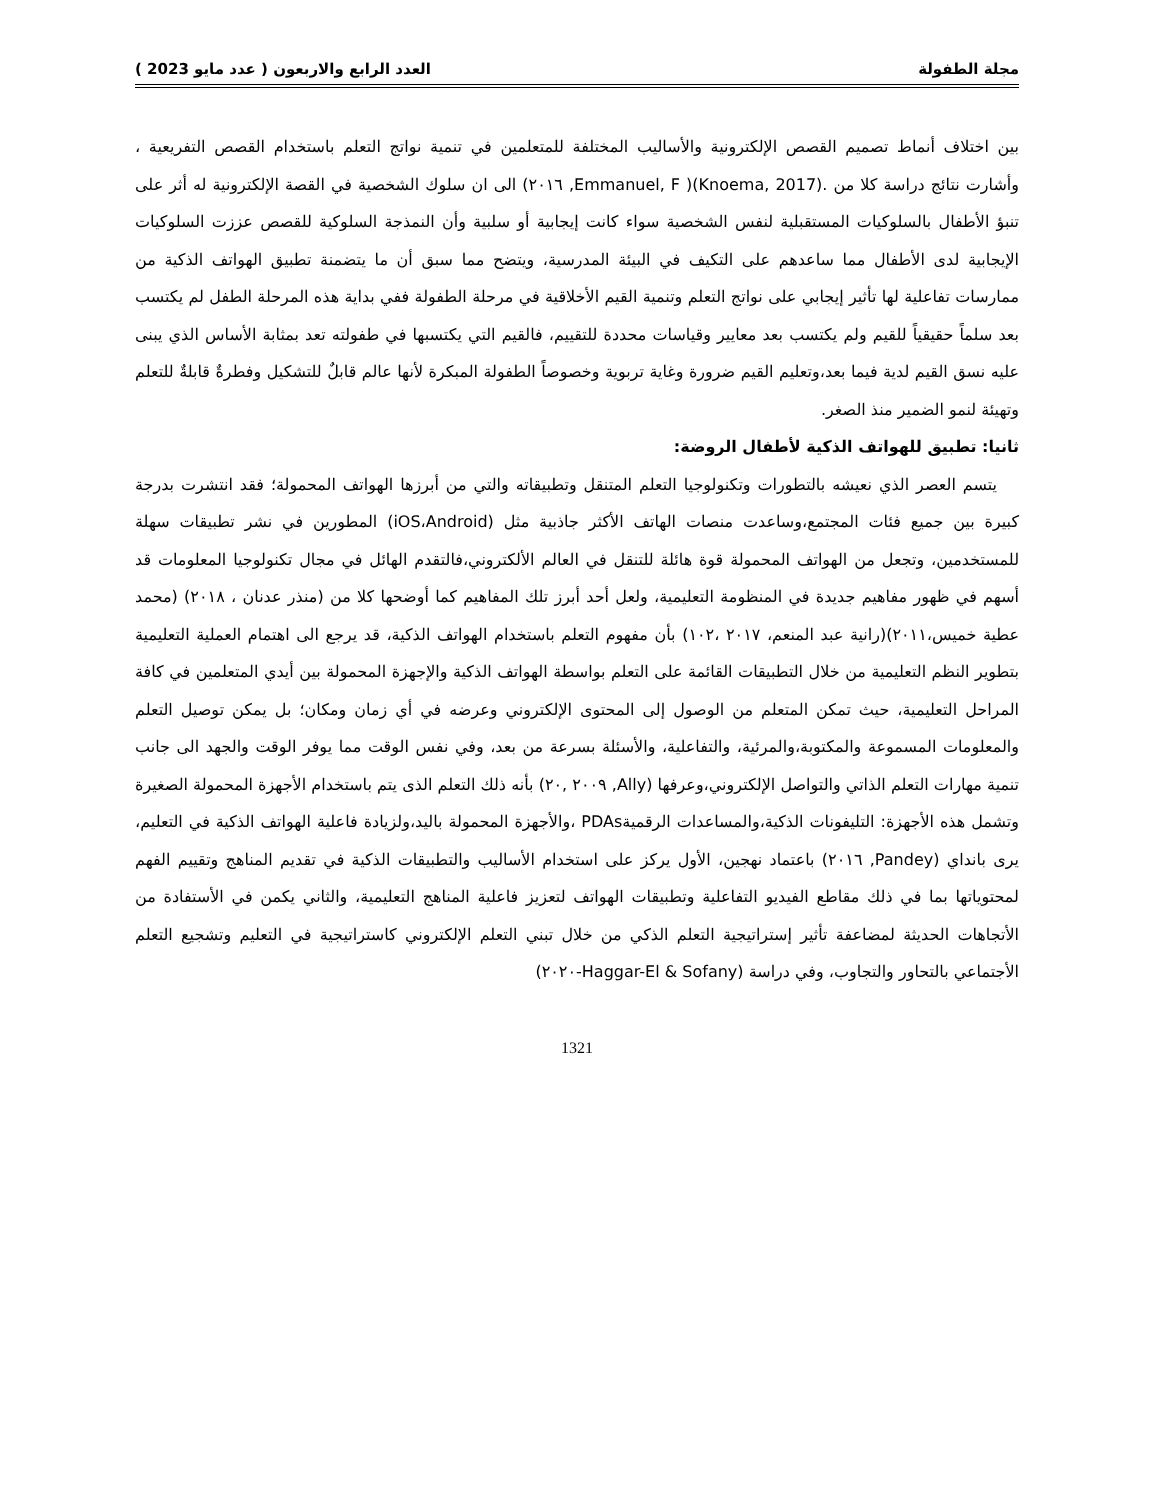مجلة الطفولة العدد الرابع والاربعون ( عدد مايو 2023 )
بين اختلاف أنماط تصميم القصص الإلكترونية والأساليب المختلفة للمتعلمين في تنمية نواتج التعلم باستخدام القصص التفريعية ، وأشارت نتائج دراسة كلا من .(Knoema, 2017)( Emmanuel, F, ٢٠١٦) الى ان سلوك الشخصية في القصة الإلكترونية له أثر على تنبؤ الأطفال بالسلوكيات المستقبلية لنفس الشخصية سواء كانت إيجابية أو سلبية وأن النمذجة السلوكية للقصص عززت السلوكيات الإيجابية لدى الأطفال مما ساعدهم على التكيف في البيئة المدرسية، ويتضح مما سبق أن ما يتضمنة تطبيق الهواتف الذكية من ممارسات تفاعلية لها تأثير إيجابي على نواتج التعلم وتنمية القيم الأخلاقية في مرحلة الطفولة ففي بداية هذه المرحلة الطفل لم يكتسب بعد سلماً حقيقياً للقيم ولم يكتسب بعد معايير وقياسات محددة للتقييم، فالقيم التي يكتسبها في طفولته تعد بمثابة الأساس الذي يبنى عليه نسق القيم لدية فيما بعد،وتعليم القيم ضرورة وغاية تربوية وخصوصاً الطفولة المبكرة لأنها عالم قابلٌ للتشكيل وفطرةٌ قابلةٌ للتعلم وتهيئة لنمو الضمير منذ الصغر.
ثانيا: تطبيق للهواتف الذكية لأطفال الروضة:
يتسم العصر الذي نعيشه بالتطورات وتكنولوجيا التعلم المتنقل وتطبيقاته والتي من أبرزها الهواتف المحمولة؛ فقد انتشرت بدرجة كبيرة بين جميع فئات المجتمع،وساعدت منصات الهاتف الأكثر جاذبية مثل (iOS،Android) المطورين في نشر تطبيقات سهلة للمستخدمين، وتجعل من الهواتف المحمولة قوة هائلة للتنقل في العالم الألكتروني،فالتقدم الهائل في مجال تكنولوجيا المعلومات قد أسهم في ظهور مفاهيم جديدة في المنظومة التعليمية، ولعل أحد أبرز تلك المفاهيم كما أوضحها كلا من (منذر عدنان ، ٢٠١٨) (محمد عطية خميس،٢٠١١)(رانية عبد المنعم، ٢٠١٧ ،١٠٢) بأن مفهوم التعلم باستخدام الهواتف الذكية، قد يرجع الى اهتمام العملية التعليمية بتطوير النظم التعليمية من خلال التطبيقات القائمة على التعلم بواسطة الهواتف الذكية والإجهزة المحمولة بين أيدي المتعلمين في كافة المراحل التعليمية، حيث تمكن المتعلم من الوصول إلى المحتوى الإلكتروني وعرضه في أي زمان ومكان؛ بل يمكن توصيل التعلم والمعلومات المسموعة والمكتوبة،والمرئية، والتفاعلية، والأسئلة بسرعة من بعد، وفي نفس الوقت مما يوفر الوقت والجهد الى جانب تنمية مهارات التعلم الذاتي والتواصل الإلكتروني،وعرفها (Ally, ٢٠٠٩ ,٢٠) بأنه ذلك التعلم الذى يتم باستخدام الأجهزة المحمولة الصغيرة وتشمل هذه الأجهزة: التليفونات الذكية،والمساعدات الرقميةPDAs ،والأجهزة المحمولة باليد،ولزيادة فاعلية الهواتف الذكية في التعليم، يرى بانداي (Pandey, ٢٠١٦) باعتماد نهجين، الأول يركز على استخدام الأساليب والتطبيقات الذكية في تقديم المناهج وتقييم الفهم لمحتوياتها بما في ذلك مقاطع الفيديو التفاعلية وتطبيقات الهواتف لتعزيز فاعلية المناهج التعليمية، والثاني يكمن في الأستفادة من الأتجاهات الحديثة لمضاعفة تأثير إستراتيجية التعلم الذكي من خلال تبني التعلم الإلكتروني كاستراتيجية في التعليم وتشجيع التعلم الأجتماعي بالتحاور والتجاوب، وفي دراسة (Haggar-El & Sofany-٢٠٢٠)
1321